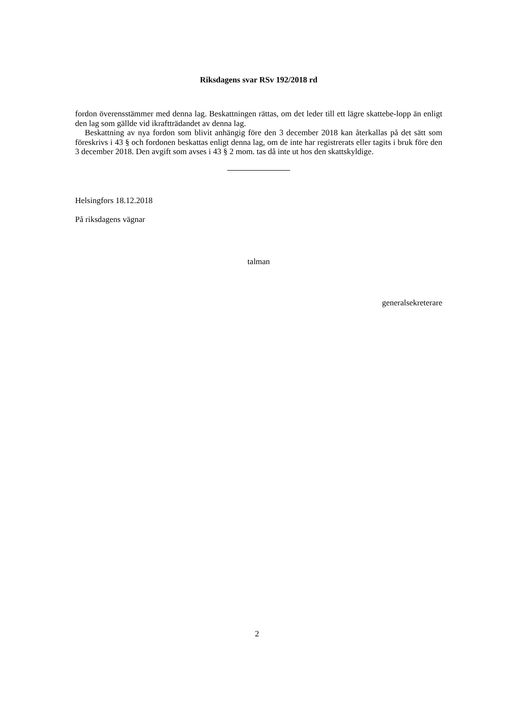Riksdagens svar RSv 192/2018 rd
fordon överensstämmer med denna lag. Beskattningen rättas, om det leder till ett lägre skattebe-lopp än enligt den lag som gällde vid ikraftträdandet av denna lag.
Beskattning av nya fordon som blivit anhängig före den 3 december 2018 kan återkallas på det sätt som föreskrivs i 43 § och fordonen beskattas enligt denna lag, om de inte har registrerats eller tagits i bruk före den 3 december 2018. Den avgift som avses i 43 § 2 mom. tas då inte ut hos den skattskyldige.
Helsingfors 18.12.2018
På riksdagens vägnar
talman
generalsekreterare
2